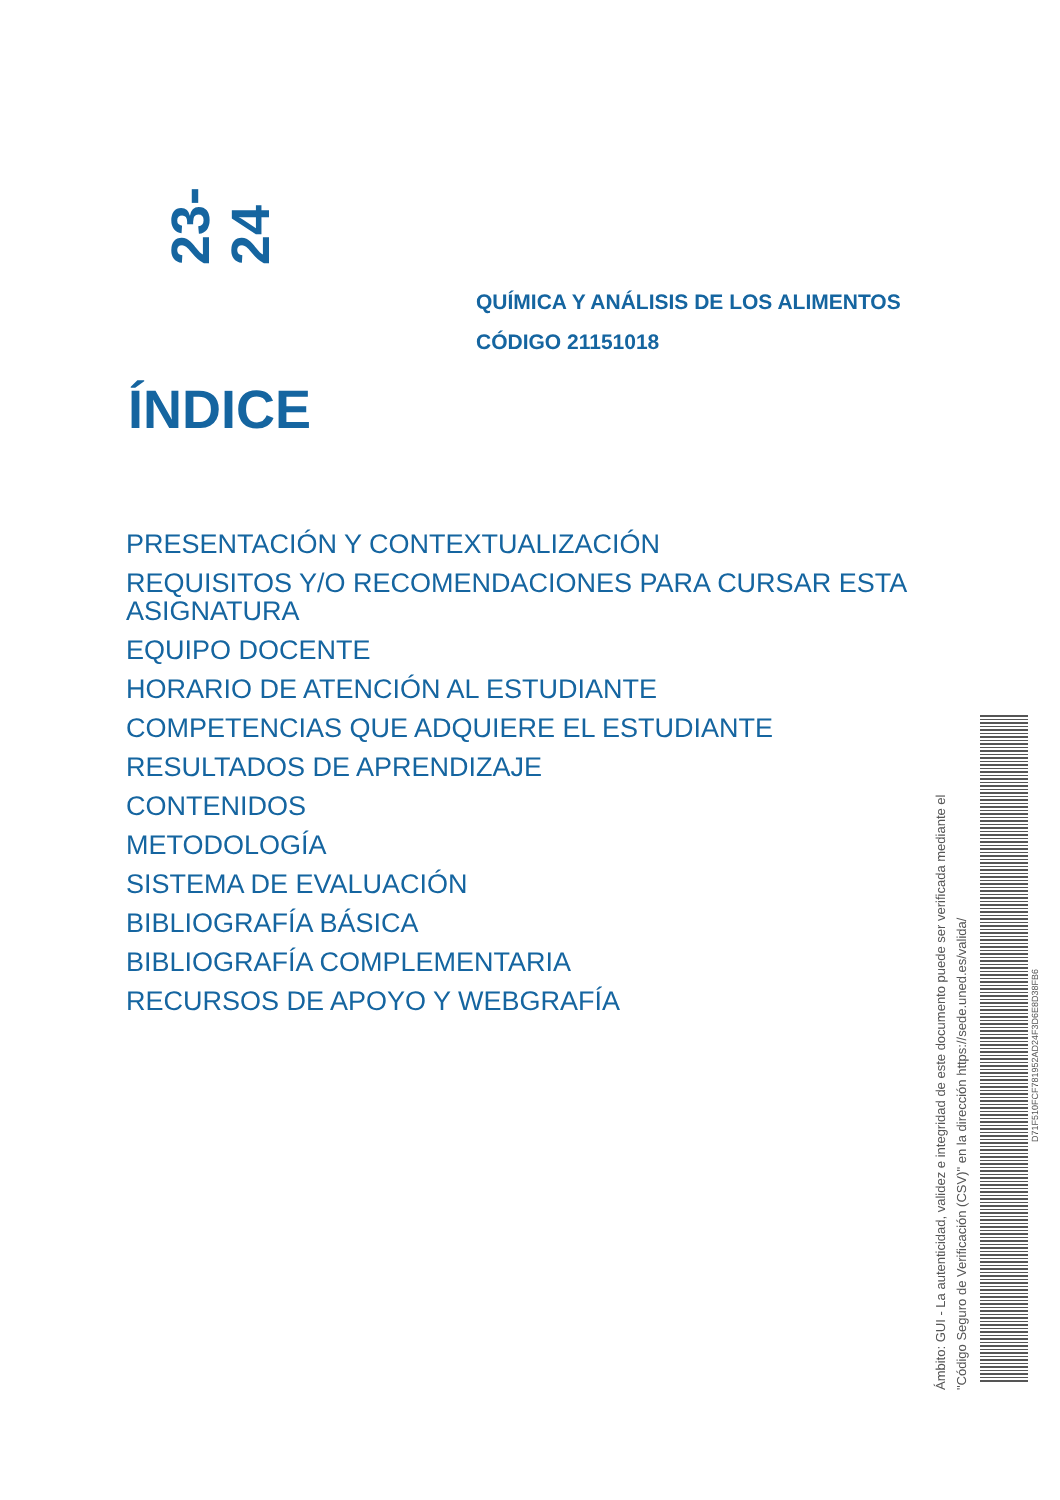23-24
QUÍMICA Y ANÁLISIS DE LOS ALIMENTOS
CÓDIGO 21151018
ÍNDICE
PRESENTACIÓN Y CONTEXTUALIZACIÓN
REQUISITOS Y/O RECOMENDACIONES PARA CURSAR ESTA ASIGNATURA
EQUIPO DOCENTE
HORARIO DE ATENCIÓN AL ESTUDIANTE
COMPETENCIAS QUE ADQUIERE EL ESTUDIANTE
RESULTADOS DE APRENDIZAJE
CONTENIDOS
METODOLOGÍA
SISTEMA DE EVALUACIÓN
BIBLIOGRAFÍA BÁSICA
BIBLIOGRAFÍA COMPLEMENTARIA
RECURSOS DE APOYO Y WEBGRAFÍA
Ámbito: GUI - La autenticidad, validez e integridad de este documento puede ser verificada mediante el
"Código Seguro de Verificación (CSV)" en la dirección https://sede.uned.es/valida/
D71F510FCF781952AD24F3D6E8D38FB6